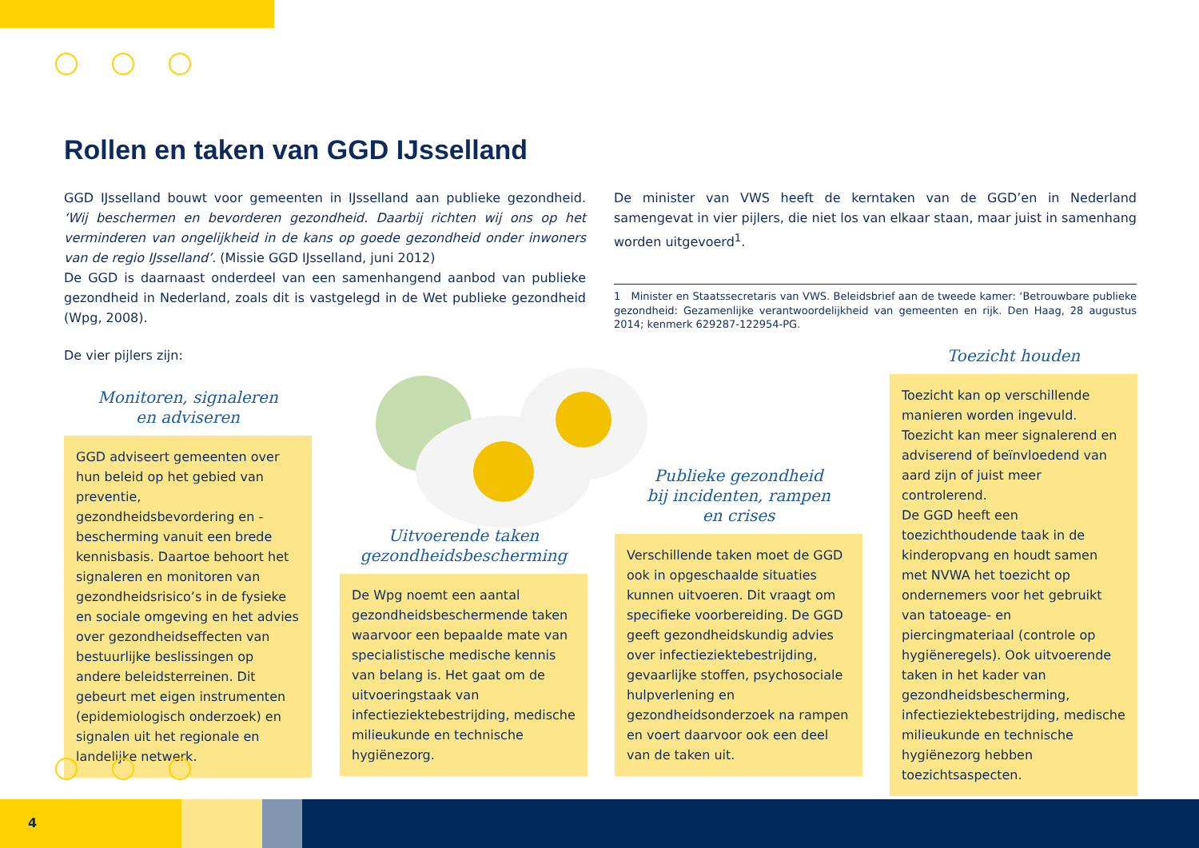Rollen en taken van GGD IJsselland
GGD IJsselland bouwt voor gemeenten in IJsselland aan publieke gezondheid. ‘Wij beschermen en bevorderen gezondheid. Daarbij richten wij ons op het verminderen van ongelijkheid in de kans op goede gezondheid onder inwoners van de regio IJsselland’. (Missie GGD IJsselland, juni 2012)
De GGD is daarnaast onderdeel van een samenhangend aanbod van publieke gezondheid in Nederland, zoals dit is vastgelegd in de Wet publieke gezondheid (Wpg, 2008).
De minister van VWS heeft de kerntaken van de GGD’en in Nederland samengevat in vier pijlers, die niet los van elkaar staan, maar juist in samenhang worden uitgevoerd<sup>1</sup>.
1 Minister en Staatssecretaris van VWS. Beleidsbrief aan de tweede kamer: ‘Betrouwbare publieke gezondheid: Gezamenlijke verantwoordelijkheid van gemeenten en rijk. Den Haag, 28 augustus 2014; kenmerk 629287-122954-PG.
De vier pijlers zijn:
Monitoren, signaleren
en adviseren
GGD adviseert gemeenten over hun beleid op het gebied van preventie, gezondheidsbevordering en -bescherming vanuit een brede kennisbasis. Daartoe behoort het signaleren en monitoren van gezondheidsrisico’s in de fysieke en sociale omgeving en het advies over gezondheidseffecten van bestuurlijke beslissingen op andere beleidsterreinen. Dit gebeurt met eigen instrumenten (epidemiologisch onderzoek) en signalen uit het regionale en landelijke netwerk.
Uitvoerende taken
gezondheidsbescherming
De Wpg noemt een aantal gezondheidsbeschermende taken waarvoor een bepaalde mate van specialistische medische kennis van belang is. Het gaat om de uitvoeringstaak van infectieziektebestrijding, medische milieukunde en technische hygiënezorg.
Publieke gezondheid
bij incidenten, rampen
en crises
Verschillende taken moet de GGD ook in opgeschaalde situaties kunnen uitvoeren. Dit vraagt om specifieke voorbereiding. De GGD geeft gezondheidskundig advies over infectieziektebestrijding, gevaarlijke stoffen, psychosociale hulpverlening en gezondheidsonderzoek na rampen en voert daarvoor ook een deel van de taken uit.
Toezicht houden
Toezicht kan op verschillende manieren worden ingevuld. Toezicht kan meer signalerend en adviserend of beïnvloedend van aard zijn of juist meer controlerend.
De GGD heeft een toezichthoudende taak in de kinderopvang en houdt samen met NVWA het toezicht op ondernemers voor het gebruikt van tatoeage- en piercingmateriaal (controle op hygiëneregels). Ook uitvoerende taken in het kader van gezondheidsbescherming, infectieziektebestrijding, medische milieukunde en technische hygiënezorg hebben toezichtsaspecten.
4